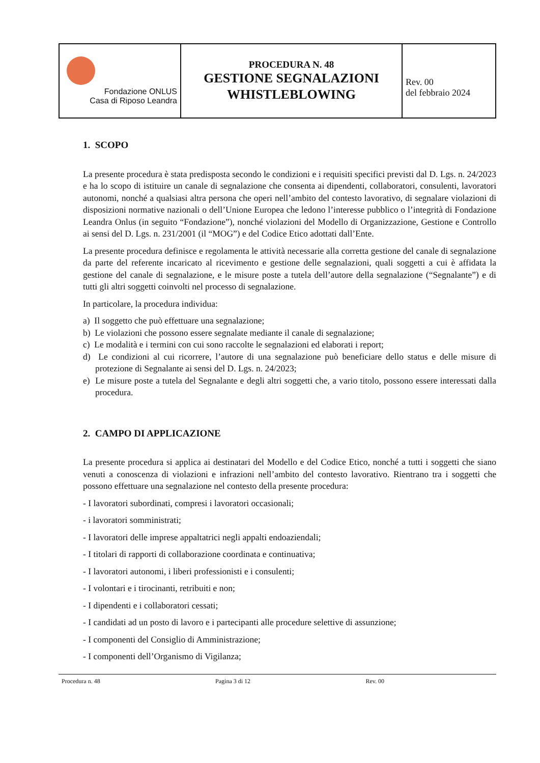| Fondazione ONLUS Casa di Riposo Leandra | PROCEDURA N. 48 GESTIONE SEGNALAZIONI WHISTLEBLOWING | Rev. 00 del febbraio 2024 |
1. SCOPO
La presente procedura è stata predisposta secondo le condizioni e i requisiti specifici previsti dal D. Lgs. n. 24/2023 e ha lo scopo di istituire un canale di segnalazione che consenta ai dipendenti, collaboratori, consulenti, lavoratori autonomi, nonché a qualsiasi altra persona che operi nell’ambito del contesto lavorativo, di segnalare violazioni di disposizioni normative nazionali o dell’Unione Europea che ledono l’interesse pubblico o l’integrità di Fondazione Leandra Onlus (in seguito “Fondazione”), nonché violazioni del Modello di Organizzazione, Gestione e Controllo ai sensi del D. Lgs. n. 231/2001 (il “MOG”) e del Codice Etico adottati dall’Ente.
La presente procedura definisce e regolamenta le attività necessarie alla corretta gestione del canale di segnalazione da parte del referente incaricato al ricevimento e gestione delle segnalazioni, quali soggetti a cui è affidata la gestione del canale di segnalazione, e le misure poste a tutela dell’autore della segnalazione (“Segnalante”) e di tutti gli altri soggetti coinvolti nel processo di segnalazione.
In particolare, la procedura individua:
a) Il soggetto che può effettuare una segnalazione;
b) Le violazioni che possono essere segnalate mediante il canale di segnalazione;
c) Le modalità e i termini con cui sono raccolte le segnalazioni ed elaborati i report;
d) Le condizioni al cui ricorrere, l’autore di una segnalazione può beneficiare dello status e delle misure di protezione di Segnalante ai sensi del D. Lgs. n. 24/2023;
e) Le misure poste a tutela del Segnalante e degli altri soggetti che, a vario titolo, possono essere interessati dalla procedura.
2. CAMPO DI APPLICAZIONE
La presente procedura si applica ai destinatari del Modello e del Codice Etico, nonché a tutti i soggetti che siano venuti a conoscenza di violazioni e infrazioni nell’ambito del contesto lavorativo. Rientrano tra i soggetti che possono effettuare una segnalazione nel contesto della presente procedura:
- I lavoratori subordinati, compresi i lavoratori occasionali;
- i lavoratori somministrati;
- I lavoratori delle imprese appaltatrici negli appalti endoaziendali;
- I titolari di rapporti di collaborazione coordinata e continuativa;
- I lavoratori autonomi, i liberi professionisti e i consulenti;
- I volontari e i tirocinanti, retribuiti e non;
- I dipendenti e i collaboratori cessati;
- I candidati ad un posto di lavoro e i partecipanti alle procedure selettive di assunzione;
- I componenti del Consiglio di Amministrazione;
- I componenti dell’Organismo di Vigilanza;
Procedura n. 48 Pagina 3 di 12 Rev. 00